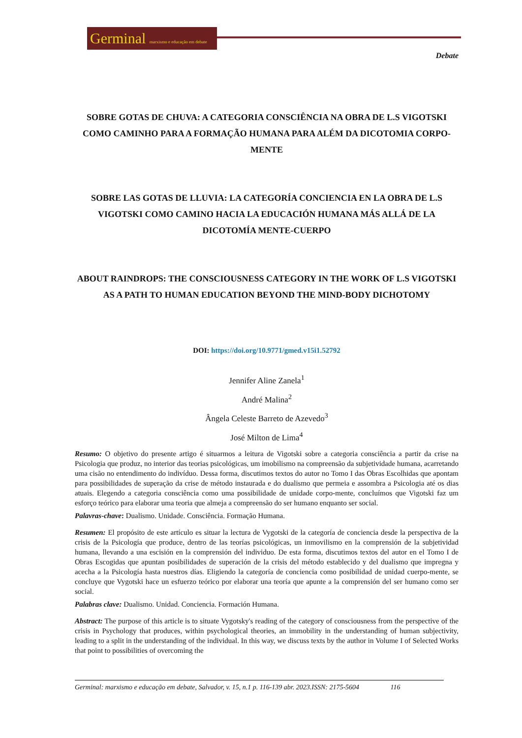Germinal marxismo e educação em debate
Debate
SOBRE GOTAS DE CHUVA: A CATEGORIA CONSCIÊNCIA NA OBRA DE L.S VIGOTSKI COMO CAMINHO PARA A FORMAÇÃO HUMANA PARA ALÉM DA DICOTOMIA CORPO-MENTE
SOBRE LAS GOTAS DE LLUVIA: LA CATEGORÍA CONCIENCIA EN LA OBRA DE L.S VIGOTSKI COMO CAMINO HACIA LA EDUCACIÓN HUMANA MÁS ALLÁ DE LA DICOTOMÍA MENTE-CUERPO
ABOUT RAINDROPS: THE CONSCIOUSNESS CATEGORY IN THE WORK OF L.S VIGOTSKI AS A PATH TO HUMAN EDUCATION BEYOND THE MIND-BODY DICHOTOMY
DOI: https://doi.org/10.9771/gmed.v15i1.52792
Jennifer Aline Zanela<sup>1</sup>
André Malina<sup>2</sup>
Ângela Celeste Barreto de Azevedo<sup>3</sup>
José Milton de Lima<sup>4</sup>
Resumo: O objetivo do presente artigo é situarmos a leitura de Vigotski sobre a categoria consciência a partir da crise na Psicologia que produz, no interior das teorias psicológicas, um imobilismo na compreensão da subjetividade humana, acarretando uma cisão no entendimento do indivíduo. Dessa forma, discutimos textos do autor no Tomo I das Obras Escolhidas que apontam para possibilidades de superação da crise de método instaurada e do dualismo que permeia e assombra a Psicologia até os dias atuais. Elegendo a categoria consciência como uma possibilidade de unidade corpo-mente, concluímos que Vigotski faz um esforço teórico para elaborar uma teoria que almeja a compreensão do ser humano enquanto ser social.
Palavras-chave: Dualismo. Unidade. Consciência. Formação Humana.
Resumen: El propósito de este artículo es situar la lectura de Vygotski de la categoría de conciencia desde la perspectiva de la crisis de la Psicología que produce, dentro de las teorías psicológicas, un inmovilismo en la comprensión de la subjetividad humana, llevando a una escisión en la comprensión del individuo. De esta forma, discutimos textos del autor en el Tomo I de Obras Escogidas que apuntan posibilidades de superación de la crisis del método establecido y del dualismo que impregna y acecha a la Psicología hasta nuestros días. Eligiendo la categoría de conciencia como posibilidad de unidad cuerpo-mente, se concluye que Vygotski hace un esfuerzo teórico por elaborar una teoría que apunte a la comprensión del ser humano como ser social.
Palabras clave: Dualismo. Unidad. Conciencia. Formación Humana.
Abstract: The purpose of this article is to situate Vygotsky's reading of the category of consciousness from the perspective of the crisis in Psychology that produces, within psychological theories, an immobility in the understanding of human subjectivity, leading to a split in the understanding of the individual. In this way, we discuss texts by the author in Volume I of Selected Works that point to possibilities of overcoming the
Germinal: marxismo e educação em debate, Salvador, v. 15, n.1 p. 116-139 abr. 2023.ISSN: 2175-5604 116